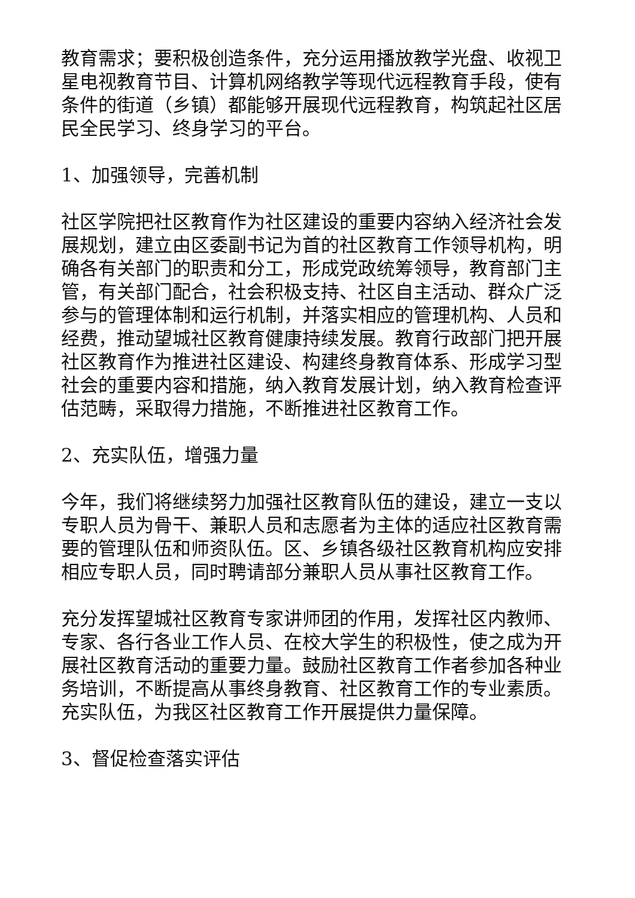教育需求；要积极创造条件，充分运用播放教学光盘、收视卫星电视教育节目、计算机网络教学等现代远程教育手段，使有条件的街道（乡镇）都能够开展现代远程教育，构筑起社区居民全民学习、终身学习的平台。
1、加强领导，完善机制
社区学院把社区教育作为社区建设的重要内容纳入经济社会发展规划，建立由区委副书记为首的社区教育工作领导机构，明确各有关部门的职责和分工，形成党政统筹领导，教育部门主管，有关部门配合，社会积极支持、社区自主活动、群众广泛参与的管理体制和运行机制，并落实相应的管理机构、人员和经费，推动望城社区教育健康持续发展。教育行政部门把开展社区教育作为推进社区建设、构建终身教育体系、形成学习型社会的重要内容和措施，纳入教育发展计划，纳入教育检查评估范畴，采取得力措施，不断推进社区教育工作。
2、充实队伍，增强力量
今年，我们将继续努力加强社区教育队伍的建设，建立一支以专职人员为骨干、兼职人员和志愿者为主体的适应社区教育需要的管理队伍和师资队伍。区、乡镇各级社区教育机构应安排相应专职人员，同时聘请部分兼职人员从事社区教育工作。
充分发挥望城社区教育专家讲师团的作用，发挥社区内教师、专家、各行各业工作人员、在校大学生的积极性，使之成为开展社区教育活动的重要力量。鼓励社区教育工作者参加各种业务培训，不断提高从事终身教育、社区教育工作的专业素质。充实队伍，为我区社区教育工作开展提供力量保障。
3、督促检查落实评估